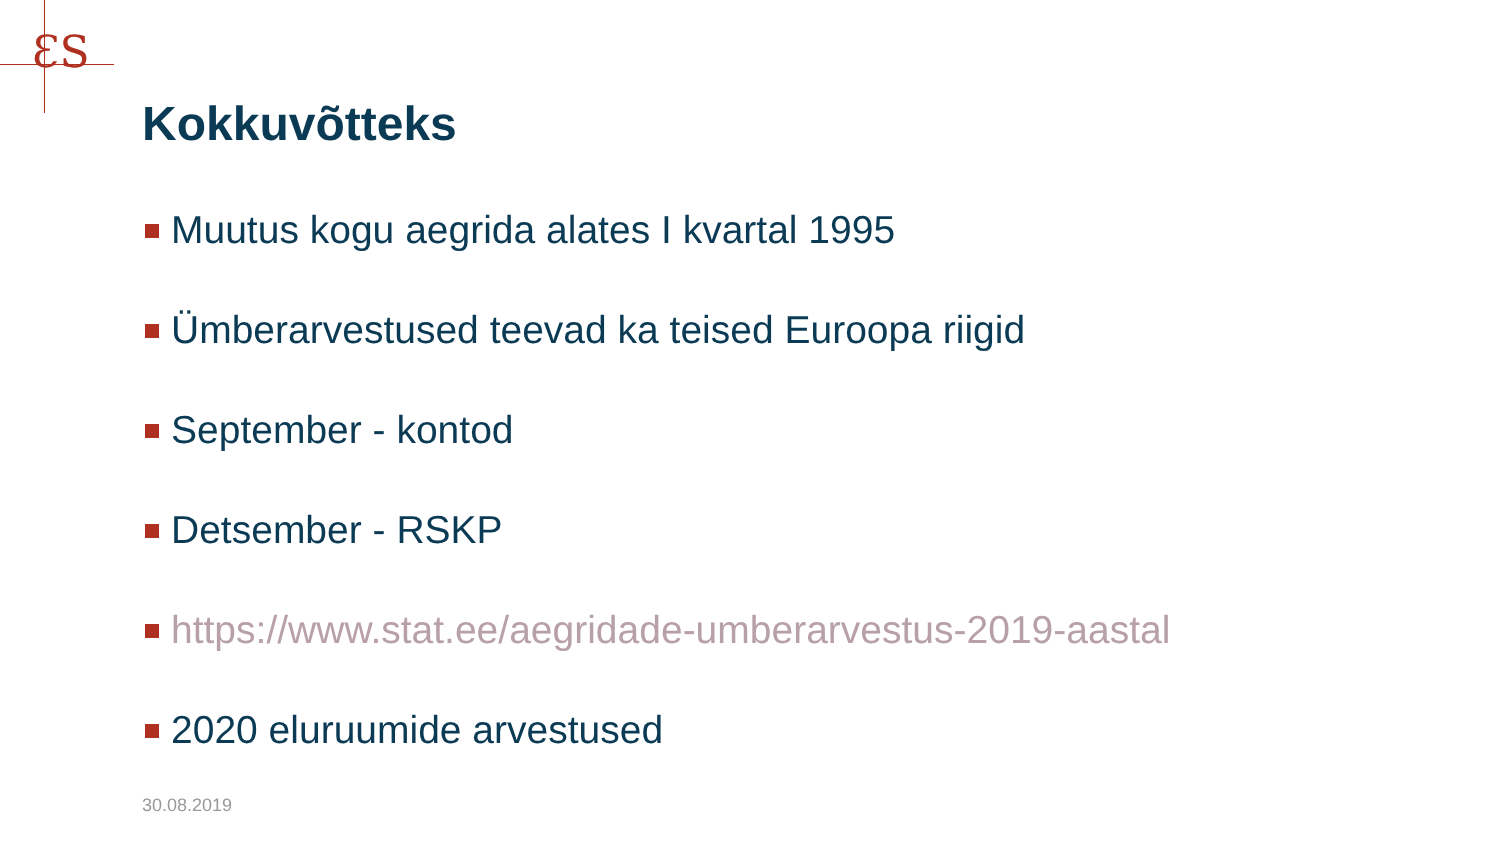ƐS
Kokkuvõtteks
Muutus kogu aegrida alates I kvartal 1995
Ümberarvestused teevad ka teised Euroopa riigid
September - kontod
Detsember - RSKP
https://www.stat.ee/aegridade-umberarvestus-2019-aastal
2020 eluruumide arvestused
30.08.2019